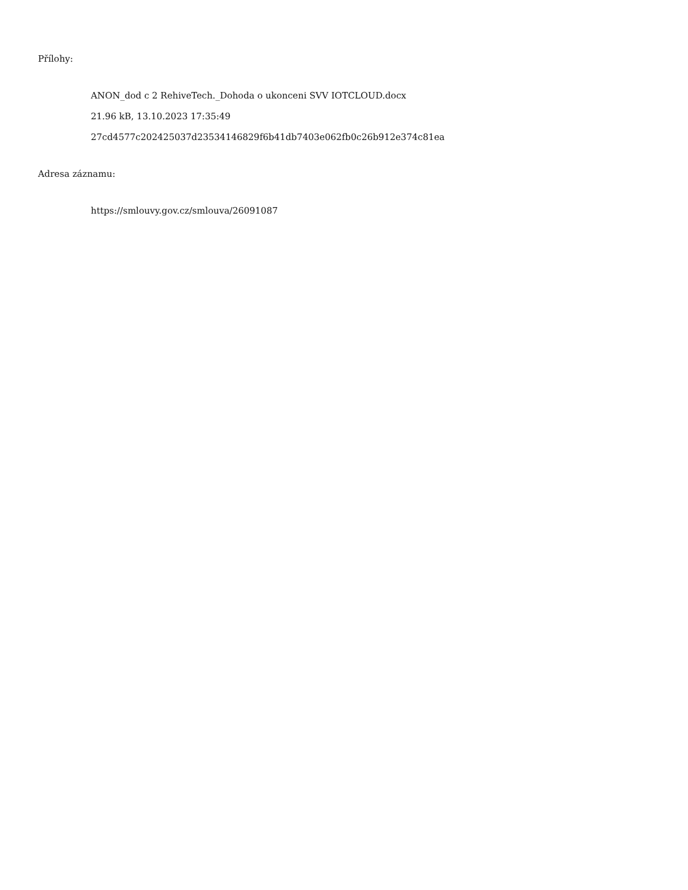Přílohy:
ANON_dod c 2 RehiveTech._Dohoda o ukonceni SVV IOTCLOUD.docx
21.96 kB, 13.10.2023 17:35:49
27cd4577c202425037d23534146829f6b41db7403e062fb0c26b912e374c81ea
Adresa záznamu:
https://smlouvy.gov.cz/smlouva/26091087